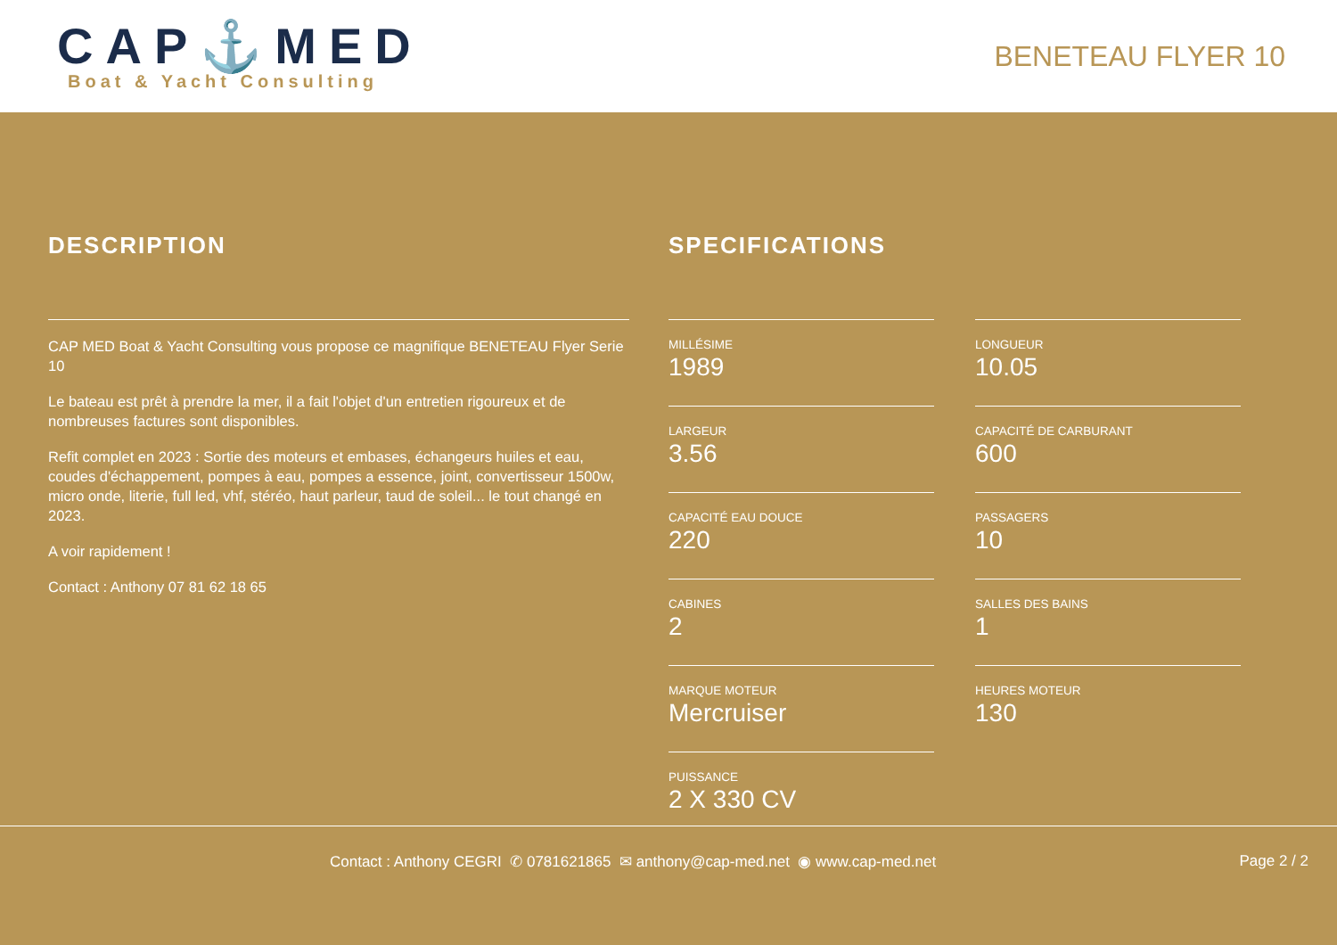CAP⚓MED
Boat & Yacht Consulting
BENETEAU FLYER 10
DESCRIPTION
CAP MED Boat & Yacht Consulting vous propose ce magnifique BENETEAU Flyer Serie 10
Le bateau est prêt à prendre la mer, il a fait l'objet d'un entretien rigoureux et de nombreuses factures sont disponibles.
Refit complet en 2023 : Sortie des moteurs et embases, échangeurs huiles et eau, coudes d'échappement, pompes à eau, pompes a essence, joint, convertisseur 1500w, micro onde, literie, full led, vhf, stéréo, haut parleur, taud de soleil... le tout changé en 2023.
A voir rapidement !
Contact : Anthony 07 81 62 18 65
SPECIFICATIONS
MILLÉSIME
1989
LONGUEUR
10.05
LARGEUR
3.56
CAPACITÉ DE CARBURANT
600
CAPACITÉ EAU DOUCE
220
PASSAGERS
10
CABINES
2
SALLES DES BAINS
1
MARQUE MOTEUR
Mercruiser
HEURES MOTEUR
130
PUISSANCE
2 X 330 CV
Contact : Anthony CEGRI ✆ 0781621865 ✉ anthony@cap-med.net ◉ www.cap-med.net Page 2 / 2